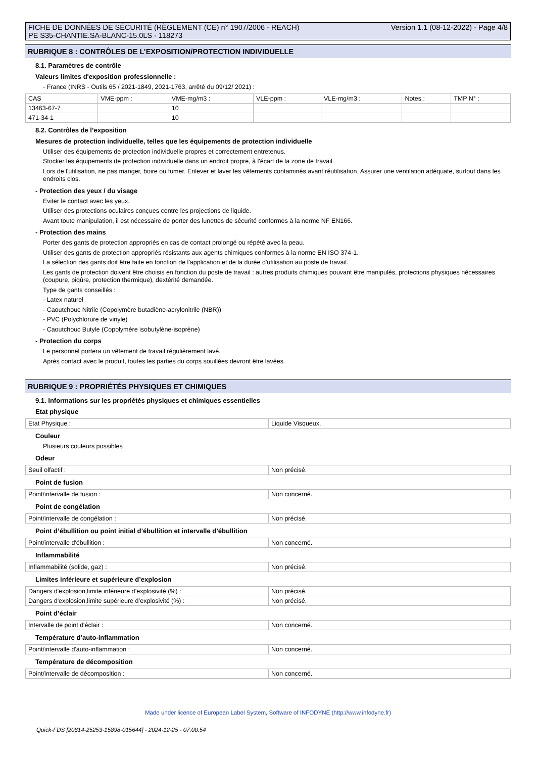FICHE DE DONNÉES DE SÉCURITÉ (RÈGLEMENT (CE) n° 1907/2006 - REACH)
PE S35-CHANTIE.SA-BLANC-15.0LS - 118273
Version 1.1 (08-12-2022) - Page 4/8
RUBRIQUE 8 : CONTRÔLES DE L’EXPOSITION/PROTECTION INDIVIDUELLE
8.1. Paramètres de contrôle
Valeurs limites d'exposition professionnelle :
- France (INRS - Outils 65 / 2021-1849, 2021-1763, arrêté du 09/12/ 2021) :
| CAS | VME-ppm : | VME-mg/m3 : | VLE-ppm : | VLE-mg/m3 : | Notes : | TMP N° : |
| 13463-67-7 | | 10 | | | | |
| 471-34-1 | | 10 | | | | |
8.2. Contrôles de l’exposition
Mesures de protection individuelle, telles que les équipements de protection individuelle
Utiliser des équipements de protection individuelle propres et correctement entretenus.
Stocker les équipements de protection individuelle dans un endroit propre, à l'écart de la zone de travail.
Lors de l'utilisation, ne pas manger, boire ou fumer. Enlever et laver les vêtements contaminés avant réutilisation. Assurer une ventilation adéquate, surtout dans les endroits clos.
- Protection des yeux / du visage
Eviter le contact avec les yeux.
Utiliser des protections oculaires conçues contre les projections de liquide.
Avant toute manipulation, il est nécessaire de porter des lunettes de sécurité conformes à la norme NF EN166.
- Protection des mains
Porter des gants de protection appropriés en cas de contact prolongé ou répété avec la peau.
Utiliser des gants de protection appropriés résistants aux agents chimiques conformes à la norme EN ISO 374-1.
La sélection des gants doit être faite en fonction de l'application et de la durée d'utilisation au poste de travail.
Les gants de protection doivent être choisis en fonction du poste de travail : autres produits chimiques pouvant être manipulés, protections physiques nécessaires (coupure, piqûre, protection thermique), dextérité demandée.
Type de gants conseillés :
- Latex naturel
- Caoutchouc Nitrile (Copolymère butadiène-acrylonitrile (NBR))
- PVC (Polychlorure de vinyle)
- Caoutchouc Butyle (Copolymère isobutylène-isoprène)
- Protection du corps
Le personnel portera un vêtement de travail régulièrement lavé.
Après contact avec le produit, toutes les parties du corps souillées devront être lavées.
RUBRIQUE 9 : PROPRIÉTÉS PHYSIQUES ET CHIMIQUES
9.1. Informations sur les propriétés physiques et chimiques essentielles
Etat physique
| Etat Physique : | Liquide Visqueux. |
Couleur
Plusieurs couleurs possibles
Odeur
| Seuil olfactif : | Non précisé. |
Point de fusion
| Point/intervalle de fusion : | Non concerné. |
Point de congélation
| Point/intervalle de congélation : | Non précisé. |
Point d’ébullition ou point initial d’ébullition et intervalle d’ébullition
| Point/intervalle d'ébullition : | Non concerné. |
Inflammabilité
| Inflammabilité (solide, gaz) : | Non précisé. |
Limites inférieure et supérieure d’explosion
| Dangers d'explosion,limite inférieure d’explosivité (%) : | Non précisé. |
| Dangers d'explosion,limite supérieure d’explosivité (%) : | Non précisé. |
Point d’éclair
| Intervalle de point d'éclair : | Non concerné. |
Température d’auto-inflammation
| Point/intervalle d'auto-inflammation : | Non concerné. |
Température de décomposition
| Point/intervalle de décomposition : | Non concerné. |
Made under licence of European Label System, Software of INFODYNE (http://www.infodyne.fr)
Quick-FDS [20814-25253-15898-015644] - 2024-12-25 - 07:00:54